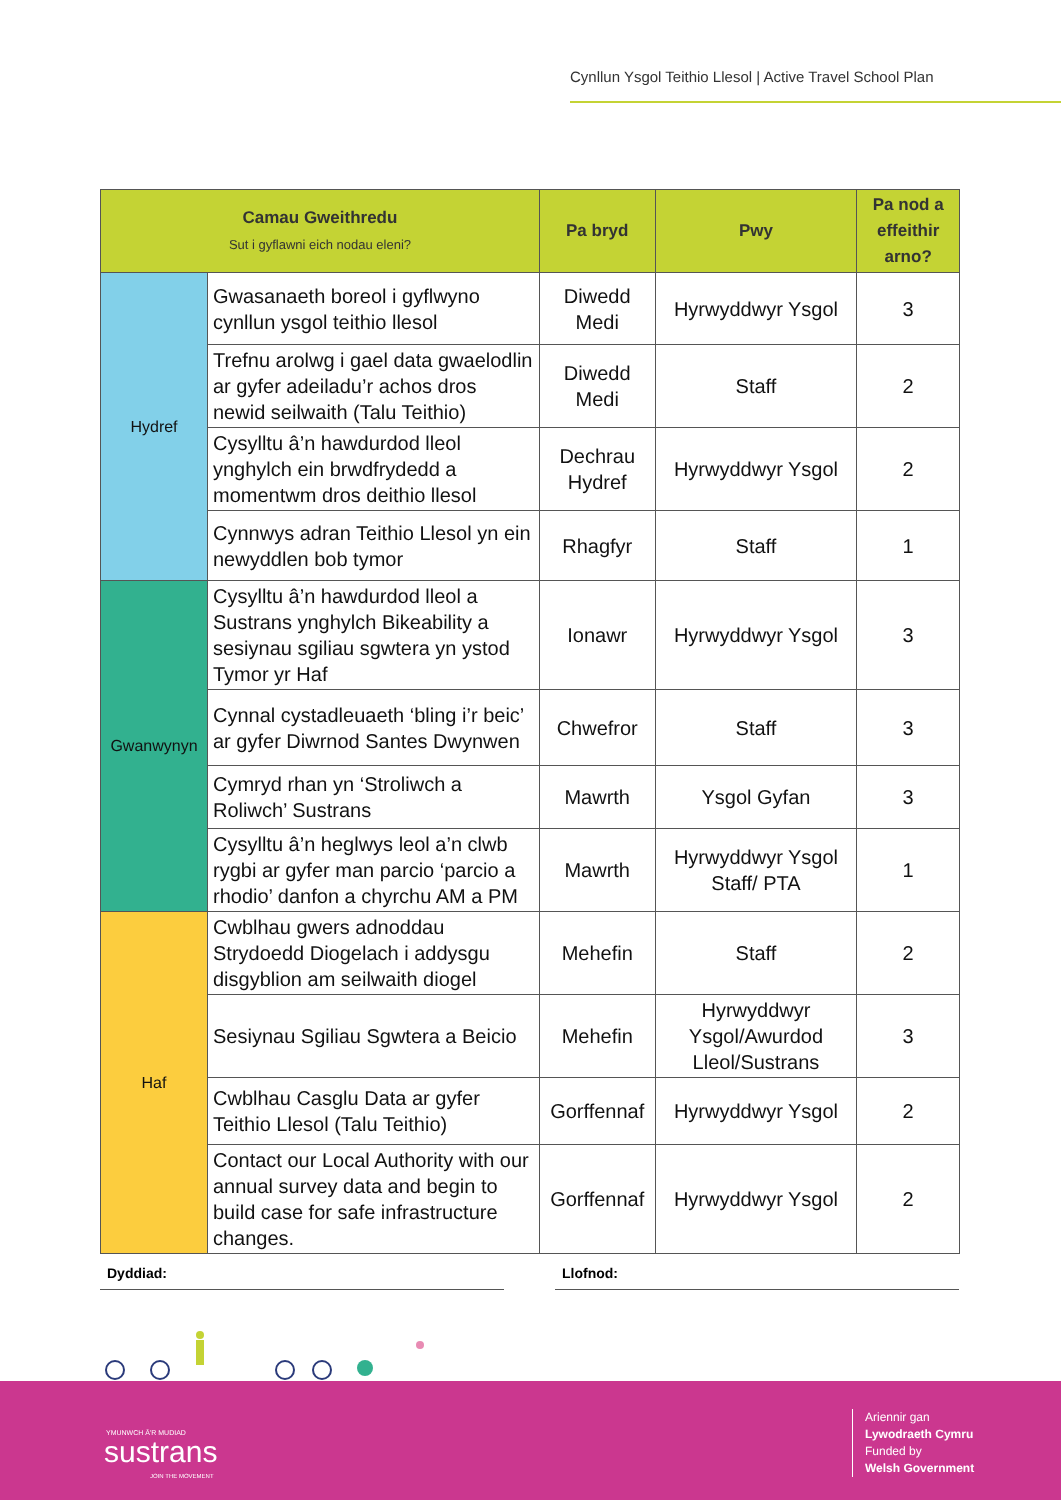Cynllun Ysgol Teithio Llesol | Active Travel School Plan
| Camau Gweithredu Sut i gyflawni eich nodau eleni? | | Pa bryd | Pwy | Pa nod a effeithir arno? |
| --- | --- | --- | --- | --- |
| Hydref | Gwasanaeth boreol i gyflwyno cynllun ysgol teithio llesol | Diwedd Medi | Hyrwyddwyr Ysgol | 3 |
| | Trefnu arolwg i gael data gwaelodlin ar gyfer adeiladu’r achos dros newid seilwaith (Talu Teithio) | Diwedd Medi | Staff | 2 |
| | Cysylltu â’n hawdurdod lleol ynghylch ein brwdfrydedd a momentwm dros deithio llesol | Dechrau Hydref | Hyrwyddwyr Ysgol | 2 |
| | Cynnwys adran Teithio Llesol yn ein newyddlen bob tymor | Rhagfyr | Staff | 1 |
| Gwanwynyn | Cysylltu â’n hawdurdod lleol a Sustrans ynghylch Bikeability a sesiynau sgiliau sgwtera yn ystod Tymor yr Haf | Ionawr | Hyrwyddwyr Ysgol | 3 |
| | Cynnal cystadleuaeth ‘bling i’r beic’ ar gyfer Diwrnod Santes Dwynwen | Chwefror | Staff | 3 |
| | Cymryd rhan yn ‘Stroliwch a Roliwch’ Sustrans | Mawrth | Ysgol Gyfan | 3 |
| | Cysylltu â’n heglwys leol a’n clwb rygbi ar gyfer man parcio ‘parcio a rhodio’ danfon a chyrchu AM a PM | Mawrth | Hyrwyddwyr Ysgol Staff/ PTA | 1 |
| Haf | Cwblhau gwers adnoddau Strydoedd Diogelach i addysgu disgyblion am seilwaith diogel | Mehefin | Staff | 2 |
| | Sesiynau Sgiliau Sgwtera a Beicio | Mehefin | Hyrwyddwyr Ysgol/Awurdod Lleol/Sustrans | 3 |
| | Cwblhau Casglu Data ar gyfer Teithio Llesol (Talu Teithio) | Gorffennaf | Hyrwyddwyr Ysgol | 2 |
| | Contact our Local Authority with our annual survey data and begin to build case for safe infrastructure changes. | Gorffennaf | Hyrwyddwyr Ysgol | 2 |
Dyddiad: Llofnod:
YMUNWCH Â'R MUDIAD
sustrans
JOIN THE MOVEMENT
Ariennir gan
Lywodraeth Cymru
Funded by
Welsh Government